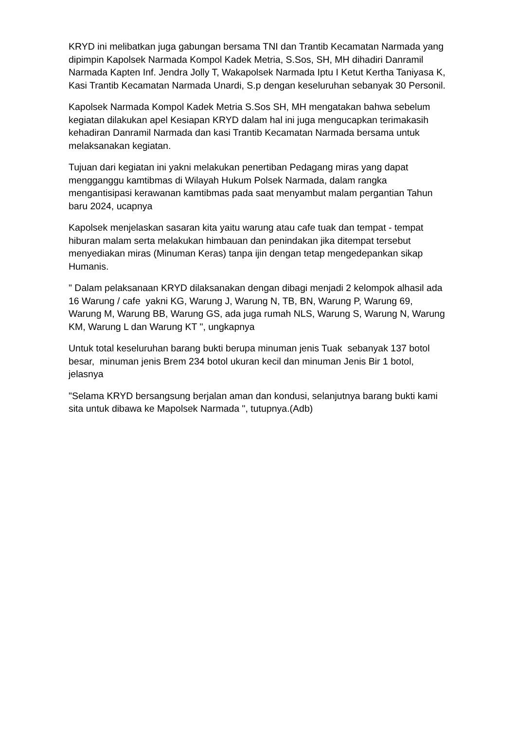KRYD ini melibatkan juga gabungan bersama TNI dan Trantib Kecamatan Narmada yang dipimpin Kapolsek Narmada Kompol Kadek Metria, S.Sos, SH, MH dihadiri Danramil Narmada Kapten Inf. Jendra Jolly T, Wakapolsek Narmada Iptu I Ketut Kertha Taniyasa K, Kasi Trantib Kecamatan Narmada Unardi, S.p dengan keseluruhan sebanyak 30 Personil.
Kapolsek Narmada Kompol Kadek Metria S.Sos SH, MH mengatakan bahwa sebelum kegiatan dilakukan apel Kesiapan KRYD dalam hal ini juga mengucapkan terimakasih kehadiran Danramil Narmada dan kasi Trantib Kecamatan Narmada bersama untuk melaksanakan kegiatan.
Tujuan dari kegiatan ini yakni melakukan penertiban Pedagang miras yang dapat mengganggu kamtibmas di Wilayah Hukum Polsek Narmada, dalam rangka mengantisipasi kerawanan kamtibmas pada saat menyambut malam pergantian Tahun baru 2024, ucapnya
Kapolsek menjelaskan sasaran kita yaitu warung atau cafe tuak dan tempat - tempat hiburan malam serta melakukan himbauan dan penindakan jika ditempat tersebut menyediakan miras (Minuman Keras) tanpa ijin dengan tetap mengedepankan sikap Humanis.
" Dalam pelaksanaan KRYD dilaksanakan dengan dibagi menjadi 2 kelompok alhasil ada 16 Warung / cafe yakni KG, Warung J, Warung N, TB, BN, Warung P, Warung 69, Warung M, Warung BB, Warung GS, ada juga rumah NLS, Warung S, Warung N, Warung KM, Warung L dan Warung KT ", ungkapnya
Untuk total keseluruhan barang bukti berupa minuman jenis Tuak sebanyak 137 botol besar, minuman jenis Brem 234 botol ukuran kecil dan minuman Jenis Bir 1 botol, jelasnya
"Selama KRYD bersangsung berjalan aman dan kondusi, selanjutnya barang bukti kami sita untuk dibawa ke Mapolsek Narmada ", tutupnya.(Adb)